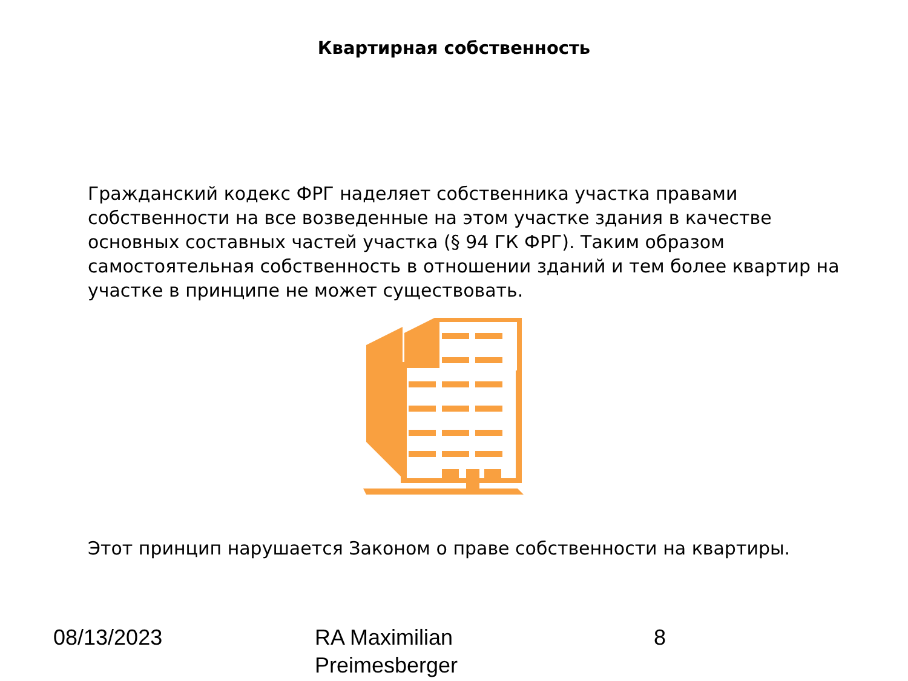Квартирная собственность
Гражданский кодекс ФРГ наделяет собственника участка правами собственности на все возведенные на этом участке здания в качестве основных составных частей участка (§ 94 ГК ФРГ). Таким образом самостоятельная собственность в отношении зданий и тем более квартир на участке в принципе не может существовать.
Этот принцип нарушается Законом о праве собственности на квартиры.
08/13/2023 RA Maximilian
Preimesberger
8